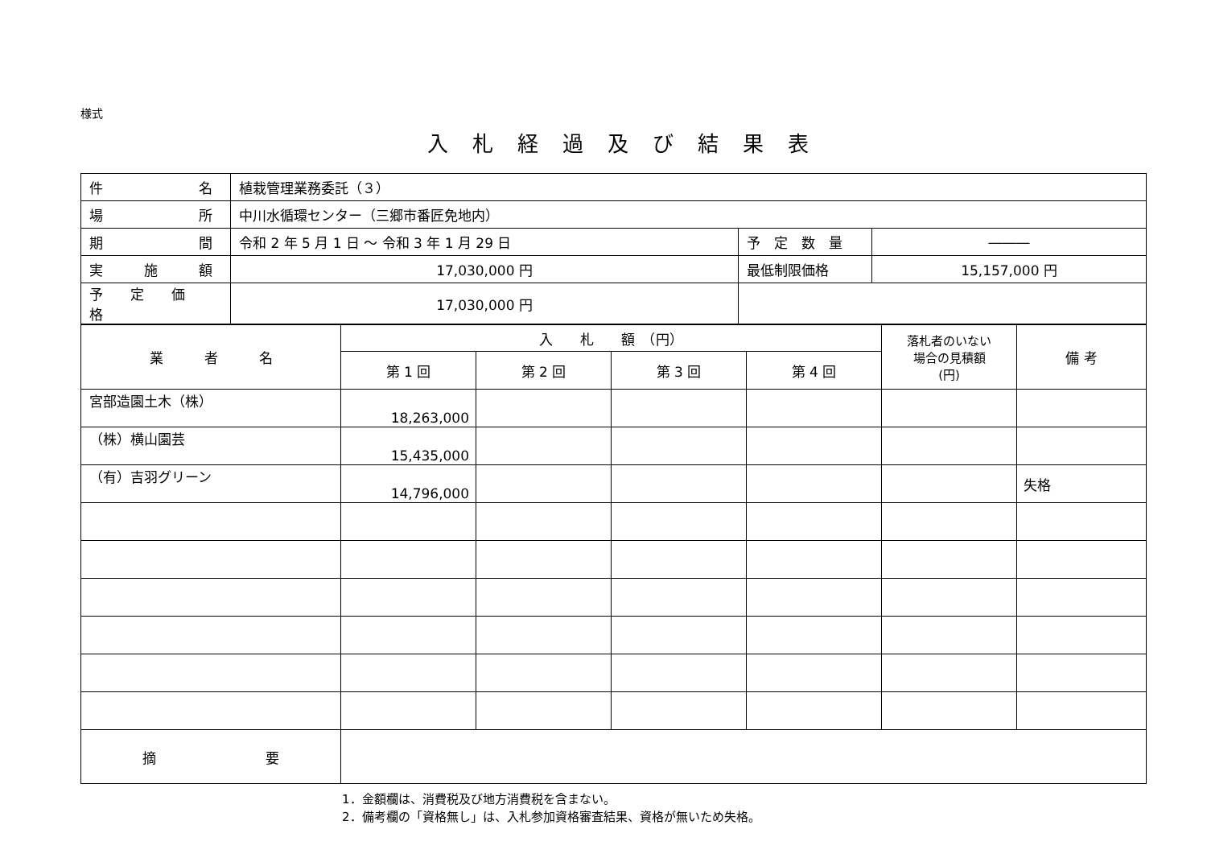様式
入札経過及び結果表
| 件 名 | 植栽管理業務委託（３） | | |
| 場 所 | 中川水循環センター（三郷市番匠免地内） | | |
| 期 間 | 令和 2 年 5 月 1 日 ～ 令和 3 年 1 月 29 日 | 予 定 数 量 | ――― |
| 実 施 額 | 17,030,000 円 | 最低制限価格 | 15,157,000 円 |
| 予 定 価 格 | 17,030,000 円 | | |
| 業 者 名 | 入 札 額 （円） | | | | 落札者のいない 場合の見積額 (円) | 備 考 |
| --- | --- | --- | --- | --- | --- | --- |
| | 第 1 回 | 第 2 回 | 第 3 回 | 第 4 回 | | |
| 宮部造園土木（株） | 18,263,000 | | | | | |
| （株）横山園芸 | 15,435,000 | | | | | |
| （有）吉羽グリーン | 14,796,000 | | | | | 失格 |
| 摘 要 | | | | | | |
1．金額欄は、消費税及び地方消費税を含まない。
2．備考欄の「資格無し」は、入札参加資格審査結果、資格が無いため失格。